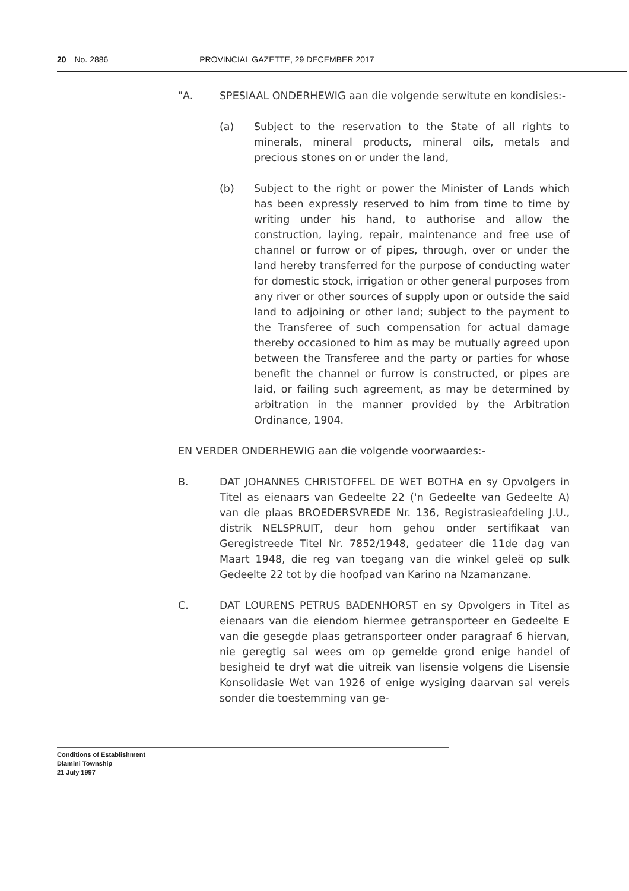20 No. 2886 PROVINCIAL GAZETTE, 29 DECEMBER 2017
"A. SPESIAAL ONDERHEWIG aan die volgende serwitute en kondisies:-
(a) Subject to the reservation to the State of all rights to minerals, mineral products, mineral oils, metals and precious stones on or under the land,
(b) Subject to the right or power the Minister of Lands which has been expressly reserved to him from time to time by writing under his hand, to authorise and allow the construction, laying, repair, maintenance and free use of channel or furrow or of pipes, through, over or under the land hereby transferred for the purpose of conducting water for domestic stock, irrigation or other general purposes from any river or other sources of supply upon or outside the said land to adjoining or other land; subject to the payment to the Transferee of such compensation for actual damage thereby occasioned to him as may be mutually agreed upon between the Transferee and the party or parties for whose benefit the channel or furrow is constructed, or pipes are laid, or failing such agreement, as may be determined by arbitration in the manner provided by the Arbitration Ordinance, 1904.
EN VERDER ONDERHEWIG aan die volgende voorwaardes:-
B. DAT JOHANNES CHRISTOFFEL DE WET BOTHA en sy Opvolgers in Titel as eienaars van Gedeelte 22 ('n Gedeelte van Gedeelte A) van die plaas BROEDERSVREDE Nr. 136, Registrasieafdeling J.U., distrik NELSPRUIT, deur hom gehou onder sertifikaat van Geregistreede Titel Nr. 7852/1948, gedateer die 11de dag van Maart 1948, die reg van toegang van die winkel geleë op sulk Gedeelte 22 tot by die hoofpad van Karino na Nzamanzane.
C. DAT LOURENS PETRUS BADENHORST en sy Opvolgers in Titel as eienaars van die eiendom hiermee getransporteer en Gedeelte E van die gesegde plaas getransporteer onder paragraaf 6 hiervan, nie geregtig sal wees om op gemelde grond enige handel of besigheid te dryf wat die uitreik van lisensie volgens die Lisensie Konsolidasie Wet van 1926 of enige wysiging daarvan sal vereis sonder die toestemming van ge-
Conditions of Establishment
Dlamini Township
21 July 1997